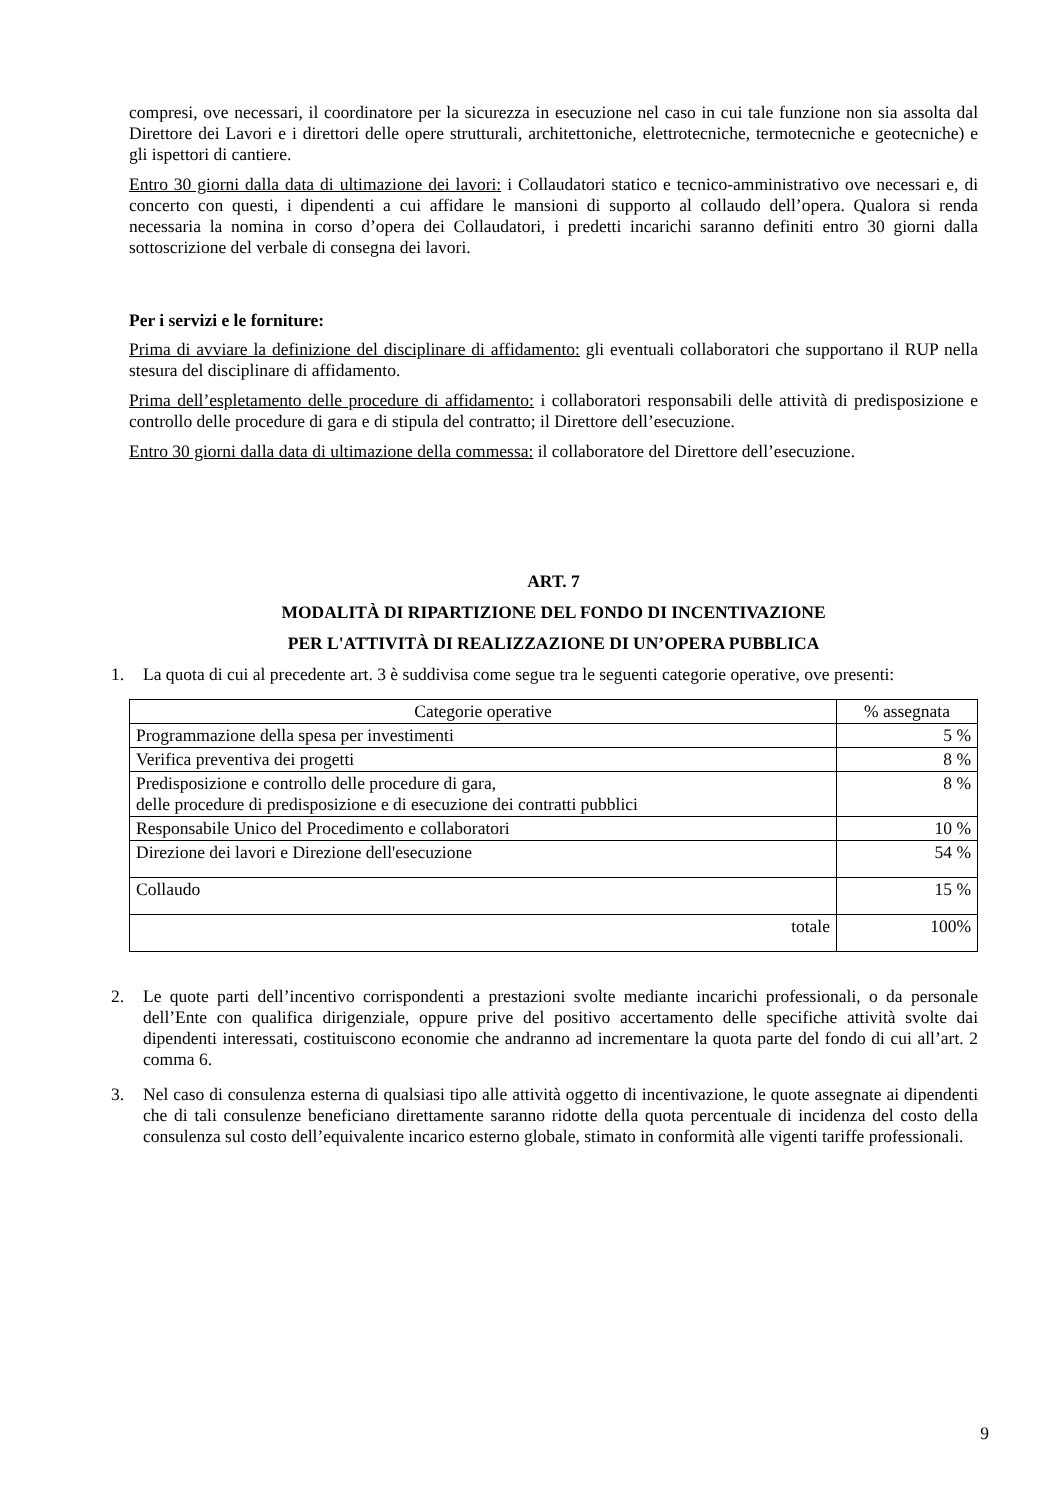compresi, ove necessari, il coordinatore per la sicurezza in esecuzione nel caso in cui tale funzione non sia assolta dal Direttore dei Lavori e i direttori delle opere strutturali, architettoniche, elettrotecniche, termotecniche e geotecniche) e gli ispettori di cantiere.
Entro 30 giorni dalla data di ultimazione dei lavori: i Collaudatori statico e tecnico-amministrativo ove necessari e, di concerto con questi, i dipendenti a cui affidare le mansioni di supporto al collaudo dell’opera. Qualora si renda necessaria la nomina in corso d’opera dei Collaudatori, i predetti incarichi saranno definiti entro 30 giorni dalla sottoscrizione del verbale di consegna dei lavori.
Per i servizi e le forniture:
Prima di avviare la definizione del disciplinare di affidamento: gli eventuali collaboratori che supportano il RUP nella stesura del disciplinare di affidamento.
Prima dell’espletamento delle procedure di affidamento: i collaboratori responsabili delle attività di predisposizione e controllo delle procedure di gara e di stipula del contratto; il Direttore dell’esecuzione.
Entro 30 giorni dalla data di ultimazione della commessa: il collaboratore del Direttore dell’esecuzione.
ART. 7
MODALITÀ DI RIPARTIZIONE DEL FONDO DI INCENTIVAZIONE
PER L'ATTIVITÀ DI REALIZZAZIONE DI UN’OPERA PUBBLICA
1. La quota di cui al precedente art. 3 è suddivisa come segue tra le seguenti categorie operative, ove presenti:
| Categorie operative | % assegnata |
| --- | --- |
| Programmazione della spesa per investimenti | 5 % |
| Verifica preventiva dei progetti | 8 % |
| Predisposizione e controllo delle procedure di gara, delle procedure di predisposizione e di esecuzione dei contratti pubblici | 8 % |
| Responsabile Unico del Procedimento e collaboratori | 10 % |
| Direzione dei lavori e Direzione dell'esecuzione | 54 % |
| Collaudo | 15 % |
| totale | 100% |
2. Le quote parti dell’incentivo corrispondenti a prestazioni svolte mediante incarichi professionali, o da personale dell’Ente con qualifica dirigenziale, oppure prive del positivo accertamento delle specifiche attività svolte dai dipendenti interessati, costituiscono economie che andranno ad incrementare la quota parte del fondo di cui all’art. 2 comma 6.
3. Nel caso di consulenza esterna di qualsiasi tipo alle attività oggetto di incentivazione, le quote assegnate ai dipendenti che di tali consulenze beneficiano direttamente saranno ridotte della quota percentuale di incidenza del costo della consulenza sul costo dell’equivalente incarico esterno globale, stimato in conformità alle vigenti tariffe professionali.
9